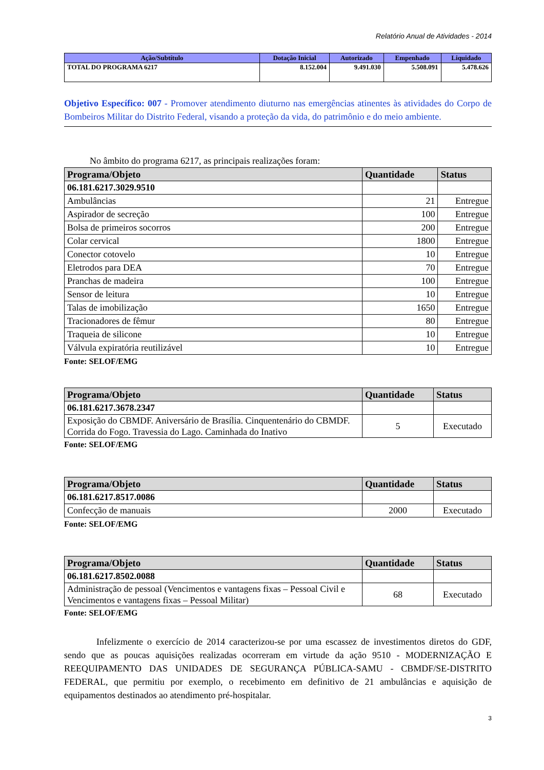Relatório Anual de Atividades - 2014
| Ação/Subtítulo | Dotação Inicial | Autorizado | Empenhado | Liquidado |
| --- | --- | --- | --- | --- |
| TOTAL DO PROGRAMA 6217 | 8.152.004 | 9.491.030 | 5.508.091 | 5.478.626 |
Objetivo Específico: 007 - Promover atendimento diuturno nas emergências atinentes às atividades do Corpo de Bombeiros Militar do Distrito Federal, visando a proteção da vida, do patrimônio e do meio ambiente.
No âmbito do programa 6217, as principais realizações foram:
| Programa/Objeto | Quantidade | Status |
| --- | --- | --- |
| 06.181.6217.3029.9510 | | |
| Ambulâncias | 21 | Entregue |
| Aspirador de secreção | 100 | Entregue |
| Bolsa de primeiros socorros | 200 | Entregue |
| Colar cervical | 1800 | Entregue |
| Conector cotovelo | 10 | Entregue |
| Eletrodos para DEA | 70 | Entregue |
| Pranchas de madeira | 100 | Entregue |
| Sensor de leitura | 10 | Entregue |
| Talas de imobilização | 1650 | Entregue |
| Tracionadores de fêmur | 80 | Entregue |
| Traqueia de silicone | 10 | Entregue |
| Válvula expiratória reutilizável | 10 | Entregue |
Fonte: SELOF/EMG
| Programa/Objeto | Quantidade | Status |
| --- | --- | --- |
| 06.181.6217.3678.2347 | | |
| Exposição do CBMDF. Aniversário de Brasília. Cinquentenário do CBMDF. Corrida do Fogo. Travessia do Lago. Caminhada do Inativo | 5 | Executado |
Fonte: SELOF/EMG
| Programa/Objeto | Quantidade | Status |
| --- | --- | --- |
| 06.181.6217.8517.0086 | | |
| Confecção de manuais | 2000 | Executado |
Fonte: SELOF/EMG
| Programa/Objeto | Quantidade | Status |
| --- | --- | --- |
| 06.181.6217.8502.0088 | | |
| Administração de pessoal (Vencimentos e vantagens fixas – Pessoal Civil e Vencimentos e vantagens fixas – Pessoal Militar) | 68 | Executado |
Fonte: SELOF/EMG
Infelizmente o exercício de 2014 caracterizou-se por uma escassez de investimentos diretos do GDF, sendo que as poucas aquisições realizadas ocorreram em virtude da ação 9510 - MODERNIZAÇÃO E REEQUIPAMENTO DAS UNIDADES DE SEGURANÇA PÚBLICA-SAMU - CBMDF/SE-DISTRITO FEDERAL, que permitiu por exemplo, o recebimento em definitivo de 21 ambulâncias e aquisição de equipamentos destinados ao atendimento pré-hospitalar.
3